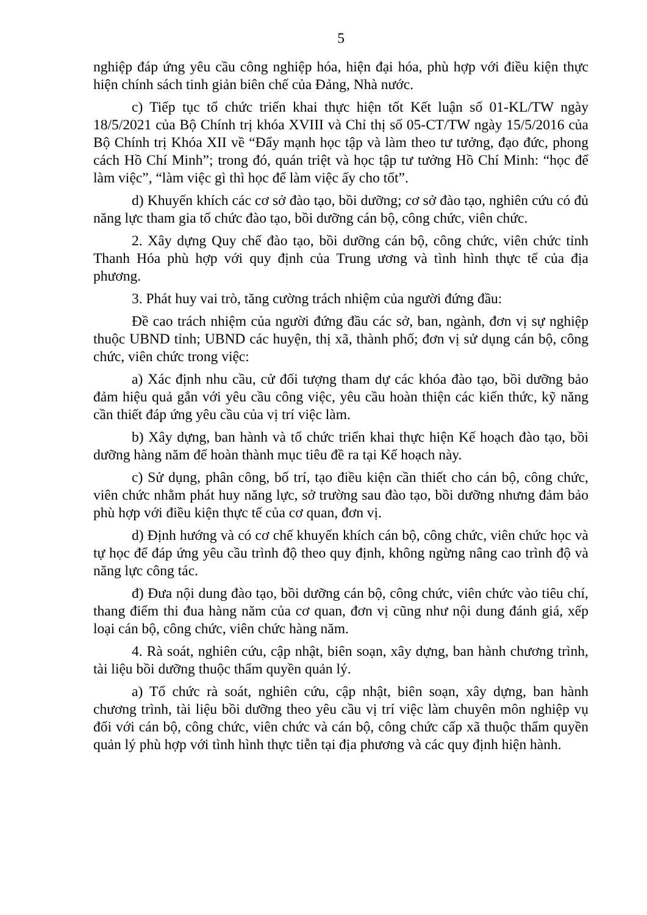5
nghiệp đáp ứng yêu cầu công nghiệp hóa, hiện đại hóa, phù hợp với điều kiện thực hiện chính sách tinh giản biên chế của Đảng, Nhà nước.
c) Tiếp tục tổ chức triển khai thực hiện tốt Kết luận số 01-KL/TW ngày 18/5/2021 của Bộ Chính trị khóa XVIII và Chỉ thị số 05-CT/TW ngày 15/5/2016 của Bộ Chính trị Khóa XII về “Đẩy mạnh học tập và làm theo tư tưởng, đạo đức, phong cách Hồ Chí Minh”; trong đó, quán triệt và học tập tư tưởng Hồ Chí Minh: “học để làm việc”, “làm việc gì thì học để làm việc ấy cho tốt”.
d) Khuyến khích các cơ sở đào tạo, bồi dưỡng; cơ sở đào tạo, nghiên cứu có đủ năng lực tham gia tổ chức đào tạo, bồi dưỡng cán bộ, công chức, viên chức.
2. Xây dựng Quy chế đào tạo, bồi dưỡng cán bộ, công chức, viên chức tỉnh Thanh Hóa phù hợp với quy định của Trung ương và tình hình thực tế của địa phương.
3. Phát huy vai trò, tăng cường trách nhiệm của người đứng đầu:
Đề cao trách nhiệm của người đứng đầu các sở, ban, ngành, đơn vị sự nghiệp thuộc UBND tỉnh; UBND các huyện, thị xã, thành phố; đơn vị sử dụng cán bộ, công chức, viên chức trong việc:
a) Xác định nhu cầu, cử đối tượng tham dự các khóa đào tạo, bồi dưỡng bảo đảm hiệu quả gắn với yêu cầu công việc, yêu cầu hoàn thiện các kiến thức, kỹ năng cần thiết đáp ứng yêu cầu của vị trí việc làm.
b) Xây dựng, ban hành và tổ chức triển khai thực hiện Kế hoạch đào tạo, bồi dưỡng hàng năm để hoàn thành mục tiêu đề ra tại Kế hoạch này.
c) Sử dụng, phân công, bố trí, tạo điều kiện cần thiết cho cán bộ, công chức, viên chức nhằm phát huy năng lực, sở trường sau đào tạo, bồi dưỡng nhưng đảm bảo phù hợp với điều kiện thực tế của cơ quan, đơn vị.
d) Định hướng và có cơ chế khuyến khích cán bộ, công chức, viên chức học và tự học để đáp ứng yêu cầu trình độ theo quy định, không ngừng nâng cao trình độ và năng lực công tác.
đ) Đưa nội dung đào tạo, bồi dưỡng cán bộ, công chức, viên chức vào tiêu chí, thang điểm thi đua hàng năm của cơ quan, đơn vị cũng như nội dung đánh giá, xếp loại cán bộ, công chức, viên chức hàng năm.
4. Rà soát, nghiên cứu, cập nhật, biên soạn, xây dựng, ban hành chương trình, tài liệu bồi dưỡng thuộc thẩm quyền quản lý.
a) Tổ chức rà soát, nghiên cứu, cập nhật, biên soạn, xây dựng, ban hành chương trình, tài liệu bồi dưỡng theo yêu cầu vị trí việc làm chuyên môn nghiệp vụ đối với cán bộ, công chức, viên chức và cán bộ, công chức cấp xã thuộc thẩm quyền quản lý phù hợp với tình hình thực tiễn tại địa phương và các quy định hiện hành.